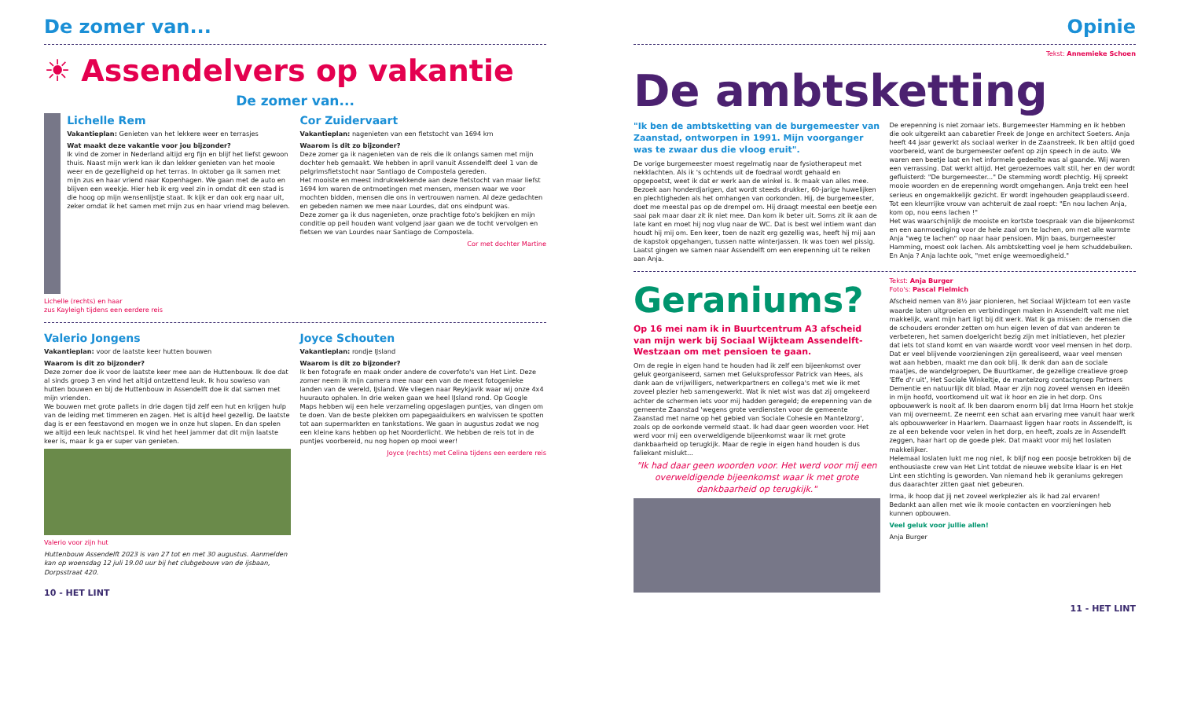De zomer van...
☀ Assendelvers op vakantie
De zomer van...
Lichelle Rem
Vakantieplan: Genieten van het lekkere weer en terrasjes
Wat maakt deze vakantie voor jou bijzonder?
Ik vind de zomer in Nederland altijd erg fijn en blijf het liefst gewoon thuis. Naast mijn werk kan ik dan lekker genieten van het mooie weer en de gezelligheid op het terras. In oktober ga ik samen met mijn zus en haar vriend naar Kopenhagen. We gaan met de auto en blijven een weekje. Hier heb ik erg veel zin in omdat dit een stad is die hoog op mijn wensenlijstje staat. Ik kijk er dan ook erg naar uit, zeker omdat ik het samen met mijn zus en haar vriend mag beleven.
Lichelle (rechts) en haar
zus Kayleigh tijdens een eerdere reis
Cor Zuidervaart
Vakantieplan: nagenieten van een fietstocht van 1694 km
Waarom is dit zo bijzonder?
Deze zomer ga ik nagenieten van de reis die ik onlangs samen met mijn dochter heb gemaakt. We hebben in april vanuit Assendelft deel 1 van de pelgrimsfietstocht naar Santiago de Compostela gereden.
Het mooiste en meest indrukwekkende aan deze fietstocht van maar liefst 1694 km waren de ontmoetingen met mensen, mensen waar we voor mochten bidden, mensen die ons in vertrouwen namen. Al deze gedachten en gebeden namen we mee naar Lourdes, dat ons eindpunt was.
Deze zomer ga ik dus nagenieten, onze prachtige foto's bekijken en mijn conditie op peil houden want volgend jaar gaan we de tocht vervolgen en fietsen we van Lourdes naar Santiago de Compostela.
Cor met dochter Martine
Valerio Jongens
Vakantieplan: voor de laatste keer hutten bouwen
Waarom is dit zo bijzonder?
Deze zomer doe ik voor de laatste keer mee aan de Huttenbouw. Ik doe dat al sinds groep 3 en vind het altijd ontzettend leuk. Ik hou sowieso van hutten bouwen en bij de Huttenbouw in Assendelft doe ik dat samen met mijn vrienden.
We bouwen met grote pallets in drie dagen tijd zelf een hut en krijgen hulp van de leiding met timmeren en zagen. Het is altijd heel gezellig. De laatste dag is er een feestavond en mogen we in onze hut slapen. En dan spelen we altijd een leuk nachtspel. Ik vind het heel jammer dat dit mijn laatste keer is, maar ik ga er super van genieten.
Valerio voor zijn hut
Huttenbouw Assendelft 2023 is van 27 tot en met 30 augustus. Aanmelden kan op woensdag 12 juli 19.00 uur bij het clubgebouw van de ijsbaan, Dorpsstraat 420.
Joyce Schouten
Vakantieplan: rondje IJsland
Waarom is dit zo bijzonder?
Ik ben fotografe en maak onder andere de coverfoto's van Het Lint. Deze zomer neem ik mijn camera mee naar een van de meest fotogenieke landen van de wereld, IJsland. We vliegen naar Reykjavik waar wij onze 4x4 huurauto ophalen. In drie weken gaan we heel IJsland rond. Op Google Maps hebben wij een hele verzameling opgeslagen puntjes, van dingen om te doen. Van de beste plekken om papegaaiduikers en walvissen te spotten tot aan supermarkten en tankstations. We gaan in augustus zodat we nog een kleine kans hebben op het Noorderlicht. We hebben de reis tot in de puntjes voorbereid, nu nog hopen op mooi weer!
Joyce (rechts) met Celina tijdens een eerdere reis
10 - HET LINT
Opinie
Tekst: Annemieke Schoen
De ambtsketting
"Ik ben de ambtsketting van de burgemeester van Zaanstad, ontworpen in 1991. Mijn voorganger was te zwaar dus die vloog eruit".
De vorige burgemeester moest regelmatig naar de fysiotherapeut met nekklachten. Als ik 's ochtends uit de foedraal wordt gehaald en opgepoetst, weet ik dat er werk aan de winkel is. Ik maak van alles mee. Bezoek aan honderdjarigen, dat wordt steeds drukker, 60-jarige huwelijken en plechtigheden als het omhangen van oorkonden. Hij, de burgemeester, doet me meestal pas op de drempel om. Hij draagt meestal een beetje een saai pak maar daar zit ik niet mee. Dan kom ik beter uit. Soms zit ik aan de late kant en moet hij nog vlug naar de WC. Dat is best wel intiem want dan houdt hij mij om. Een keer, toen de nazit erg gezellig was, heeft hij mij aan de kapstok opgehangen, tussen natte winterjassen. Ik was toen wel pissig. Laatst gingen we samen naar Assendelft om een erepenning uit te reiken aan Anja.
De erepenning is niet zomaar iets. Burgemeester Hamming en ik hebben die ook uitgereikt aan cabaretier Freek de Jonge en architect Soeters. Anja heeft 44 jaar gewerkt als sociaal werker in de Zaanstreek. Ik ben altijd goed voorbereid, want de burgemeester oefent op zijn speech in de auto. We waren een beetje laat en het informele gedeelte was al gaande. Wij waren een verrassing. Dat werkt altijd. Het geroezemoes valt stil, her en der wordt gefluisterd: "De burgemeester..." De stemming wordt plechtig. Hij spreekt mooie woorden en de erepenning wordt omgehangen. Anja trekt een heel serieus en ongemakkelijk gezicht. Er wordt ingehouden geapplaudisseerd. Tot een kleurrijke vrouw van achteruit de zaal roept: "En nou lachen Anja, kom op, nou eens lachen !"
Het was waarschijnlijk de mooiste en kortste toespraak van die bijeenkomst en een aanmoediging voor de hele zaal om te lachen, om met alle warmte Anja "weg te lachen" op naar haar pensioen. Mijn baas, burgemeester Hamming, moest ook lachen. Als ambtsketting voel je hem schuddebuiken. En Anja ? Anja lachte ook, "met enige weemoedigheid."
Geraniums?
Op 16 mei nam ik in Buurtcentrum A3 afscheid van mijn werk bij Sociaal Wijkteam Assendelft-Westzaan om met pensioen te gaan.
Om de regie in eigen hand te houden had ik zelf een bijeenkomst over geluk georganiseerd, samen met Geluksprofessor Patrick van Hees, als dank aan de vrijwilligers, netwerkpartners en collega's met wie ik met zoveel plezier heb samengewerkt. Wat ik niet wist was dat zij omgekeerd achter de schermen iets voor mij hadden geregeld; de erepenning van de gemeente Zaanstad 'wegens grote verdiensten voor de gemeente Zaanstad met name op het gebied van Sociale Cohesie en Mantelzorg', zoals op de oorkonde vermeld staat. Ik had daar geen woorden voor. Het werd voor mij een overweldigende bijeenkomst waar ik met grote dankbaarheid op terugkijk. Maar de regie in eigen hand houden is dus faliekant mislukt...
"Ik had daar geen woorden voor. Het werd voor mij een overweldigende bijeenkomst waar ik met grote dankbaarheid op terugkijk."
Tekst: Anja Burger
Foto's: Pascal Fielmich
Afscheid nemen van 8½ jaar pionieren, het Sociaal Wijkteam tot een vaste waarde laten uitgroeien en verbindingen maken in Assendelft valt me niet makkelijk, want mijn hart ligt bij dit werk. Wat ik ga missen: de mensen die de schouders eronder zetten om hun eigen leven of dat van anderen te verbeteren, het samen doelgericht bezig zijn met initiatieven, het plezier dat iets tot stand komt en van waarde wordt voor veel mensen in het dorp. Dat er veel blijvende voorzieningen zijn gerealiseerd, waar veel mensen wat aan hebben, maakt me dan ook blij. Ik denk dan aan de sociale maatjes, de wandelgroepen, De Buurtkamer, de gezellige creatieve groep 'Effe d'r uit', Het Sociale Winkeltje, de mantelzorg contactgroep Partners Dementie en natuurlijk dit blad. Maar er zijn nog zoveel wensen en ideeën in mijn hoofd, voortkomend uit wat ik hoor en zie in het dorp. Ons opbouwwerk is nooit af. Ik ben daarom enorm blij dat Irma Hoorn het stokje van mij overneemt. Ze neemt een schat aan ervaring mee vanuit haar werk als opbouwwerker in Haarlem. Daarnaast liggen haar roots in Assendelft, is ze al een bekende voor velen in het dorp, en heeft, zoals ze in Assendelft zeggen, haar hart op de goede plek. Dat maakt voor mij het loslaten makkelijker.
Helemaal loslaten lukt me nog niet, ik blijf nog een poosje betrokken bij de enthousiaste crew van Het Lint totdat de nieuwe website klaar is en Het Lint een stichting is geworden. Van niemand heb ik geraniums gekregen dus daarachter zitten gaat niet gebeuren.
Irma, ik hoop dat jij net zoveel werkplezier als ik had zal ervaren!
Bedankt aan allen met wie ik mooie contacten en voorzieningen heb kunnen opbouwen.
Veel geluk voor jullie allen!
Anja Burger
11 - HET LINT